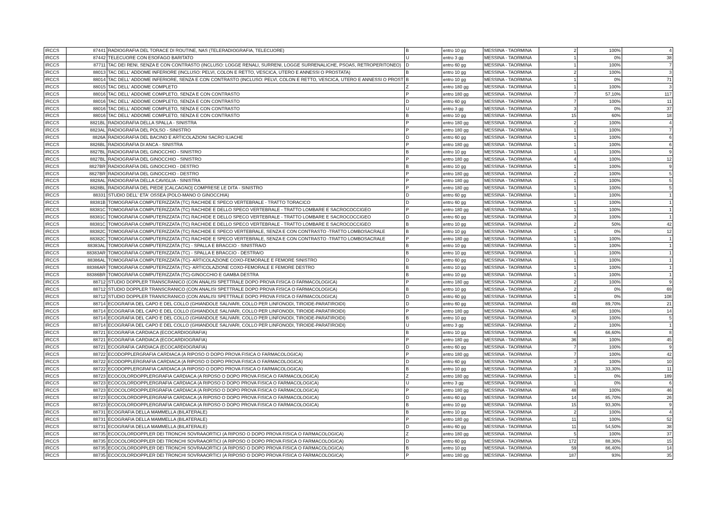| IRCCS | 87441 | RADIOGRAFIA DEL TORACE DI ROUTINE, NAS (TELERADIOGRAFIA, TELECUORE) | B | entro 10 gg | MESSINA - TAORMINA | 2 | 100% | 4 |
| IRCCS | 87442 | TELECUORE CON ESOFAGO BARITATO | U | entro 3 gg | MESSINA - TAORMINA | 1 | 0% | 38 |
| IRCCS | 87711 | TAC DEI RENI, SENZA E CON CONTRASTO (INCLUSO: LOGGE RENALI, SURRENI, LOGGE SURRENALICHE, PSOAS, RETROPERITONEO) | D | entro 60 gg | MESSINA - TAORMINA | 1 | 100% | 7 |
| IRCCS | 88013 | TAC DELL' ADDOME INFERIORE (INCLUSO: PELVI, COLON E RETTO, VESCICA, UTERO E ANNESSI O PROSTATA) | B | entro 10 gg | MESSINA - TAORMINA | 2 | 100% | 3 |
| IRCCS | 88014 | TAC DELL' ADDOME INFERIORE, SENZA E CON CONTRASTO (INCLUSO: PELVI, COLON E RETTO, VESCICA, UTERO E ANNESSI O PROST | B | entro 10 gg | MESSINA - TAORMINA | 1 | 0% | 71 |
| IRCCS | 88015 | TAC DELL' ADDOME COMPLETO | Z | entro 180 gg | MESSINA - TAORMINA | 1 | 100% | 3 |
| IRCCS | 88016 | TAC DELL' ADDOME COMPLETO, SENZA E CON CONTRASTO | P | entro 180 gg | MESSINA - TAORMINA | 7 | 57,10% | 117 |
| IRCCS | 88016 | TAC DELL' ADDOME COMPLETO, SENZA E CON CONTRASTO | D | entro 60 gg | MESSINA - TAORMINA | 7 | 100% | 11 |
| IRCCS | 88016 | TAC DELL' ADDOME COMPLETO, SENZA E CON CONTRASTO | U | entro 3 gg | MESSINA - TAORMINA | 3 | 0% | 37 |
| IRCCS | 88016 | TAC DELL' ADDOME COMPLETO, SENZA E CON CONTRASTO | B | entro 10 gg | MESSINA - TAORMINA | 15 | 60% | 18 |
| IRCCS | 8821BL | RADIOGRAFIA DELLA SPALLA - SINISTRA | P | entro 180 gg | MESSINA - TAORMINA | 2 | 100% | 4 |
| IRCCS | 8823AL | RADIOGRAFIA DEL POLSO - SINISTRO | P | entro 180 gg | MESSINA - TAORMINA | 1 | 100% | 7 |
| IRCCS | 8826A | RADIOGRAFIA DEL BACINO E ARTICOLAZIONI SACRO ILIACHE | D | entro 60 gg | MESSINA - TAORMINA | 1 | 100% | 6 |
| IRCCS | 8826BL | RADIOGRAFIA DI ANCA - SINISTRA | P | entro 180 gg | MESSINA - TAORMINA | 1 | 100% | 6 |
| IRCCS | 8827BL | RADIOGRAFIA DEL GINOCCHIO - SINISTRO | B | entro 10 gg | MESSINA - TAORMINA | 1 | 100% | 9 |
| IRCCS | 8827BL | RADIOGRAFIA DEL GINOCCHIO - SINISTRO | P | entro 180 gg | MESSINA - TAORMINA | 4 | 100% | 12 |
| IRCCS | 8827BR | RADIOGRAFIA DEL GINOCCHIO - DESTRO | B | entro 10 gg | MESSINA - TAORMINA | 1 | 100% | 9 |
| IRCCS | 8827BR | RADIOGRAFIA DEL GINOCCHIO - DESTRO | P | entro 180 gg | MESSINA - TAORMINA | 2 | 100% | 5 |
| IRCCS | 8828AL | RADIOGRAFIA DELLA CAVIGLIA - SINISTRA | P | entro 180 gg | MESSINA - TAORMINA | 1 | 100% | 5 |
| IRCCS | 8828BL | RADIOGRAFIA DEL PIEDE [CALCAGNO] COMPRESE LE DITA - SINISTRO | P | entro 180 gg | MESSINA - TAORMINA | 1 | 100% | 5 |
| IRCCS | 88331 | STUDIO DELL' ETA' OSSEA (POLO-MANO O GINOCCHIA) | D | entro 60 gg | MESSINA - TAORMINA | 1 | 100% | 1 |
| IRCCS | 88381B | TOMOGRAFIA COMPUTERIZZATA (TC) RACHIDE E SPECO VERTEBRALE - TRATTO TORACICO | D | entro 60 gg | MESSINA - TAORMINA | 1 | 100% | 1 |
| IRCCS | 88381C | TOMOGRAFIA COMPUTERIZZATA (TC) RACHIDE E DELLO SPECO VERTEBRALE - TRATTO LOMBARE E SACROCOCCIGEO | P | entro 180 gg | MESSINA - TAORMINA | 1 | 100% | 1 |
| IRCCS | 88381C | TOMOGRAFIA COMPUTERIZZATA (TC) RACHIDE E DELLO SPECO VERTEBRALE - TRATTO LOMBARE E SACROCOCCIGEO | D | entro 60 gg | MESSINA - TAORMINA | 3 | 100% | 1 |
| IRCCS | 88381C | TOMOGRAFIA COMPUTERIZZATA (TC) RACHIDE E DELLO SPECO VERTEBRALE - TRATTO LOMBARE E SACROCOCCIGEO | B | entro 10 gg | MESSINA - TAORMINA | 2 | 50% | 42 |
| IRCCS | 88382C | TOMOGRAFIA COMPUTERIZZATA (TC) RACHIDE E SPECO VERTEBRALE, SENZA E CON CONTRASTO -TRATTO LOMBOSACRALE | B | entro 10 gg | MESSINA - TAORMINA | 1 | 0% | 12 |
| IRCCS | 88382C | TOMOGRAFIA COMPUTERIZZATA (TC) RACHIDE E SPECO VERTEBRALE, SENZA E CON CONTRASTO -TRATTO LOMBOSACRALE | P | entro 180 gg | MESSINA - TAORMINA | 1 | 100% | 1 |
| IRCCS | 88383AL | TOMOGRAFIA COMPUTERIZZATA (TC) - SPALLA E BRACCIO - SINISTRA/O | B | entro 10 gg | MESSINA - TAORMINA | 1 | 100% | 1 |
| IRCCS | 88383AR | TOMOGRAFIA COMPUTERIZZATA (TC) - SPALLA E BRACCIO - DESTRA/O | B | entro 10 gg | MESSINA - TAORMINA | 1 | 100% | 1 |
| IRCCS | 88386AL | TOMOGRAFIA COMPUTERIZZATA (TC)- ARTICOLAZIONE COXO-FEMORALE E FEMORE SINISTRO | D | entro 60 gg | MESSINA - TAORMINA | 1 | 100% | 1 |
| IRCCS | 88386AR | TOMOGRAFIA COMPUTERIZZATA (TC)- ARTICOLAZIONE COXO-FEMORALE E FEMORE DESTRO | B | entro 10 gg | MESSINA - TAORMINA | 1 | 100% | 1 |
| IRCCS | 88386BR | TOMOGRAFIA COMPUTERIZZATA (TC)-GINOCCHIO E GAMBA DESTRA | B | entro 10 gg | MESSINA - TAORMINA | 1 | 100% | 1 |
| IRCCS | 88712 | STUDIO DOPPLER TRANSCRANICO (CON ANALISI SPETTRALE DOPO PROVA FISICA O FARMACOLOGICA) | P | entro 180 gg | MESSINA - TAORMINA | 2 | 100% | 9 |
| IRCCS | 88712 | STUDIO DOPPLER TRANSCRANICO (CON ANALISI SPETTRALE DOPO PROVA FISICA O FARMACOLOGICA) | B | entro 10 gg | MESSINA - TAORMINA | 2 | 0% | 69 |
| IRCCS | 88712 | STUDIO DOPPLER TRANSCRANICO (CON ANALISI SPETTRALE DOPO PROVA FISICA O FARMACOLOGICA) | D | entro 60 gg | MESSINA - TAORMINA | 1 | 0% | 108 |
| IRCCS | 88714 | ECOGRAFIA DEL CAPO E DEL COLLO (GHIANDOLE SALIVARI, COLLO PER LINFONODI, TIROIDE-PARATIROIDI) | D | entro 60 gg | MESSINA - TAORMINA | 49 | 89,70% | 21 |
| IRCCS | 88714 | ECOGRAFIA DEL CAPO E DEL COLLO (GHIANDOLE SALIVARI, COLLO PER LINFONODI, TIROIDE-PARATIROIDI) | P | entro 180 gg | MESSINA - TAORMINA | 40 | 100% | 14 |
| IRCCS | 88714 | ECOGRAFIA DEL CAPO E DEL COLLO (GHIANDOLE SALIVARI, COLLO PER LINFONODI, TIROIDE-PARATIROIDI) | B | entro 10 gg | MESSINA - TAORMINA | 3 | 100% | 5 |
| IRCCS | 88714 | ECOGRAFIA DEL CAPO E DEL COLLO (GHIANDOLE SALIVARI, COLLO PER LINFONODI, TIROIDE-PARATIROIDI) | U | entro 3 gg | MESSINA - TAORMINA | 2 | 100% | 1 |
| IRCCS | 88721 | ECOGRAFIA CARDIACA (ECOCARDIOGRAFIA) | B | entro 10 gg | MESSINA - TAORMINA | 6 | 66,60% | 8 |
| IRCCS | 88721 | ECOGRAFIA CARDIACA (ECOCARDIOGRAFIA) | P | entro 180 gg | MESSINA - TAORMINA | 36 | 100% | 45 |
| IRCCS | 88721 | ECOGRAFIA CARDIACA (ECOCARDIOGRAFIA) | D | entro 60 gg | MESSINA - TAORMINA | 7 | 100% | 9 |
| IRCCS | 88722 | ECODOPPLERGRAFIA CARDIACA (A RIPOSO O DOPO PROVA FISICA O FARMACOLOGICA) | P | entro 180 gg | MESSINA - TAORMINA | 7 | 100% | 42 |
| IRCCS | 88722 | ECODOPPLERGRAFIA CARDIACA (A RIPOSO O DOPO PROVA FISICA O FARMACOLOGICA) | D | entro 60 gg | MESSINA - TAORMINA | 3 | 100% | 10 |
| IRCCS | 88722 | ECODOPPLERGRAFIA CARDIACA (A RIPOSO O DOPO PROVA FISICA O FARMACOLOGICA) | B | entro 10 gg | MESSINA - TAORMINA | 3 | 33,30% | 11 |
| IRCCS | 88723 | ECOCOLORDOPPLERGRAFIA CARDIACA (A RIPOSO O DOPO PROVA FISICA O FARMACOLOGICA) | Z | entro 180 gg | MESSINA - TAORMINA | 1 | 0% | 189 |
| IRCCS | 88723 | ECOCOLORDOPPLERGRAFIA CARDIACA (A RIPOSO O DOPO PROVA FISICA O FARMACOLOGICA) | U | entro 3 gg | MESSINA - TAORMINA | 1 | 0% | 6 |
| IRCCS | 88723 | ECOCOLORDOPPLERGRAFIA CARDIACA (A RIPOSO O DOPO PROVA FISICA O FARMACOLOGICA) | P | entro 180 gg | MESSINA - TAORMINA | 48 | 100% | 46 |
| IRCCS | 88723 | ECOCOLORDOPPLERGRAFIA CARDIACA (A RIPOSO O DOPO PROVA FISICA O FARMACOLOGICA) | D | entro 60 gg | MESSINA - TAORMINA | 14 | 85,70% | 26 |
| IRCCS | 88723 | ECOCOLORDOPPLERGRAFIA CARDIACA (A RIPOSO O DOPO PROVA FISICA O FARMACOLOGICA) | B | entro 10 gg | MESSINA - TAORMINA | 15 | 93,30% | 9 |
| IRCCS | 88731 | ECOGRAFIA DELLA MAMMELLA (BILATERALE) | B | entro 10 gg | MESSINA - TAORMINA | 2 | 100% | 4 |
| IRCCS | 88731 | ECOGRAFIA DELLA MAMMELLA (BILATERALE) | P | entro 180 gg | MESSINA - TAORMINA | 11 | 100% | 52 |
| IRCCS | 88731 | ECOGRAFIA DELLA MAMMELLA (BILATERALE) | D | entro 60 gg | MESSINA - TAORMINA | 11 | 54,50% | 38 |
| IRCCS | 88735 | ECOCOLORDOPPLER DEI TRONCHI SOVRAAORTICI (A RIPOSO O DOPO PROVA FISICA O FARMACOLOGICA) | Z | entro 180 gg | MESSINA - TAORMINA | 5 | 100% | 37 |
| IRCCS | 88735 | ECOCOLORDOPPLER DEI TRONCHI SOVRAAORTICI (A RIPOSO O DOPO PROVA FISICA O FARMACOLOGICA) | D | entro 60 gg | MESSINA - TAORMINA | 172 | 88,30% | 15 |
| IRCCS | 88735 | ECOCOLORDOPPLER DEI TRONCHI SOVRAAORTICI (A RIPOSO O DOPO PROVA FISICA O FARMACOLOGICA) | B | entro 10 gg | MESSINA - TAORMINA | 59 | 86,40% | 14 |
| IRCCS | 88735 | ECOCOLORDOPPLER DEI TRONCHI SOVRAAORTICI (A RIPOSO O DOPO PROVA FISICA O FARMACOLOGICA) | P | entro 180 gg | MESSINA - TAORMINA | 187 | 93% | 35 |